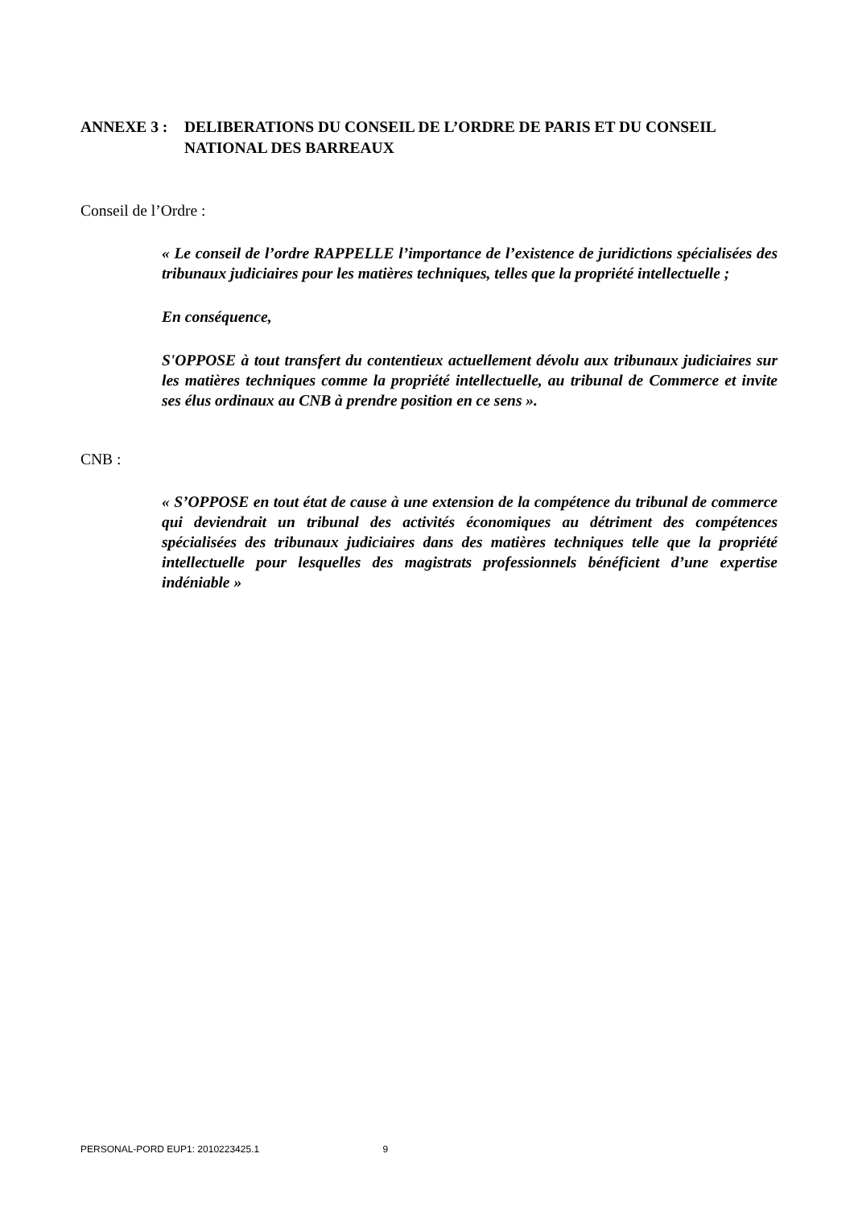ANNEXE 3 : DELIBERATIONS DU CONSEIL DE L’ORDRE DE PARIS ET DU CONSEIL NATIONAL DES BARREAUX
Conseil de l’Ordre :
« Le conseil de l’ordre RAPPELLE l’importance de l’existence de juridictions spécialisées des tribunaux judiciaires pour les matières techniques, telles que la propriété intellectuelle ;
En conséquence,
S'OPPOSE à tout transfert du contentieux actuellement dévolu aux tribunaux judiciaires sur les matières techniques comme la propriété intellectuelle, au tribunal de Commerce et invite ses élus ordinaux au CNB à prendre position en ce sens ».
CNB :
« S’OPPOSE en tout état de cause à une extension de la compétence du tribunal de commerce qui deviendrait un tribunal des activités économiques au détriment des compétences spécialisées des tribunaux judiciaires dans des matières techniques telle que la propriété intellectuelle pour lesquelles des magistrats professionnels bénéficient d’une expertise indéniable »
PERSONAL-PORD EUP1: 2010223425.1 9